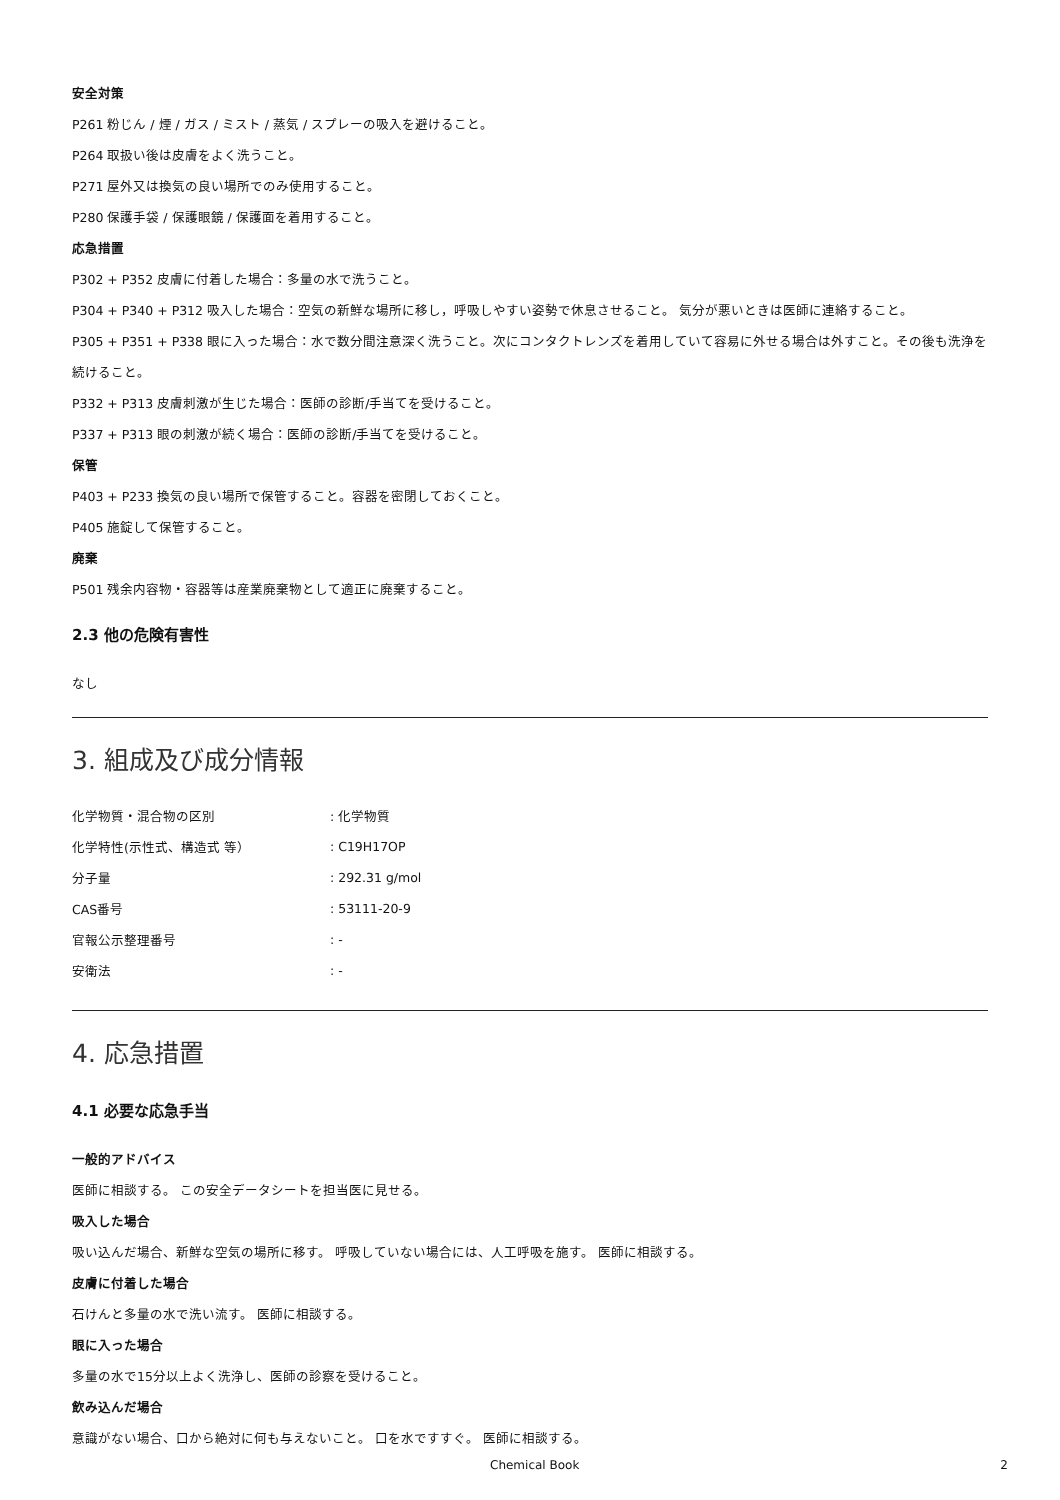安全対策
P261 粉じん / 煙 / ガス / ミスト / 蒸気 / スプレーの吸入を避けること。
P264 取扱い後は皮膚をよく洗うこと。
P271 屋外又は換気の良い場所でのみ使用すること。
P280 保護手袋 / 保護眼鏡 / 保護面を着用すること。
応急措置
P302 + P352 皮膚に付着した場合：多量の水で洗うこと。
P304 + P340 + P312 吸入した場合：空気の新鮮な場所に移し，呼吸しやすい姿勢で休息させること。 気分が悪いときは医師に連絡すること。
P305 + P351 + P338 眼に入った場合：水で数分間注意深く洗うこと。次にコンタクトレンズを着用していて容易に外せる場合は外すこと。その後も洗浄を続けること。
P332 + P313 皮膚刺激が生じた場合：医師の診断/手当てを受けること。
P337 + P313 眼の刺激が続く場合：医師の診断/手当てを受けること。
保管
P403 + P233 換気の良い場所で保管すること。容器を密閉しておくこと。
P405 施錠して保管すること。
廃棄
P501 残余内容物・容器等は産業廃棄物として適正に廃棄すること。
2.3 他の危険有害性
なし
3. 組成及び成分情報
| 化学物質・混合物の区別 | : 化学物質 |
| 化学特性(示性式、構造式 等） | : C19H17OP |
| 分子量 | : 292.31 g/mol |
| CAS番号 | : 53111-20-9 |
| 官報公示整理番号 | : - |
| 安衛法 | : - |
4. 応急措置
4.1 必要な応急手当
一般的アドバイス
医師に相談する。 この安全データシートを担当医に見せる。
吸入した場合
吸い込んだ場合、新鮮な空気の場所に移す。 呼吸していない場合には、人工呼吸を施す。 医師に相談する。
皮膚に付着した場合
石けんと多量の水で洗い流す。 医師に相談する。
眼に入った場合
多量の水で15分以上よく洗浄し、医師の診察を受けること。
飲み込んだ場合
意識がない場合、口から絶対に何も与えないこと。 口を水ですすぐ。 医師に相談する。
Chemical Book 2